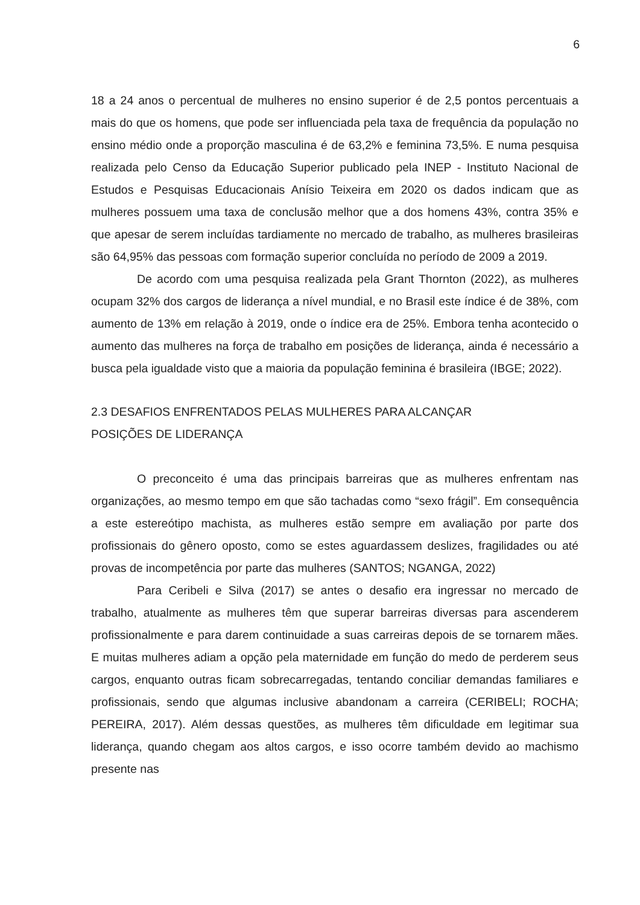6
18 a 24 anos o percentual de mulheres no ensino superior é de 2,5 pontos percentuais a mais do que os homens, que pode ser influenciada pela taxa de frequência da população no ensino médio onde a proporção masculina é de 63,2% e feminina 73,5%. E numa pesquisa realizada pelo Censo da Educação Superior publicado pela INEP - Instituto Nacional de Estudos e Pesquisas Educacionais Anísio Teixeira em 2020 os dados indicam que as mulheres possuem uma taxa de conclusão melhor que a dos homens 43%, contra 35% e que apesar de serem incluídas tardiamente no mercado de trabalho, as mulheres brasileiras são 64,95% das pessoas com formação superior concluída no período de 2009 a 2019.
De acordo com uma pesquisa realizada pela Grant Thornton (2022), as mulheres ocupam 32% dos cargos de liderança a nível mundial, e no Brasil este índice é de 38%, com aumento de 13% em relação à 2019, onde o índice era de 25%. Embora tenha acontecido o aumento das mulheres na força de trabalho em posições de liderança, ainda é necessário a busca pela igualdade visto que a maioria da população feminina é brasileira (IBGE; 2022).
2.3 DESAFIOS ENFRENTADOS PELAS MULHERES PARA ALCANÇAR
POSIÇÕES DE LIDERANÇA
O preconceito é uma das principais barreiras que as mulheres enfrentam nas organizações, ao mesmo tempo em que são tachadas como “sexo frágil”. Em consequência a este estereótipo machista, as mulheres estão sempre em avaliação por parte dos profissionais do gênero oposto, como se estes aguardassem deslizes, fragilidades ou até provas de incompetência por parte das mulheres (SANTOS; NGANGA, 2022)
Para Ceribeli e Silva (2017) se antes o desafio era ingressar no mercado de trabalho, atualmente as mulheres têm que superar barreiras diversas para ascenderem profissionalmente e para darem continuidade a suas carreiras depois de se tornarem mães. E muitas mulheres adiam a opção pela maternidade em função do medo de perderem seus cargos, enquanto outras ficam sobrecarregadas, tentando conciliar demandas familiares e profissionais, sendo que algumas inclusive abandonam a carreira (CERIBELI; ROCHA; PEREIRA, 2017). Além dessas questões, as mulheres têm dificuldade em legitimar sua liderança, quando chegam aos altos cargos, e isso ocorre também devido ao machismo presente nas